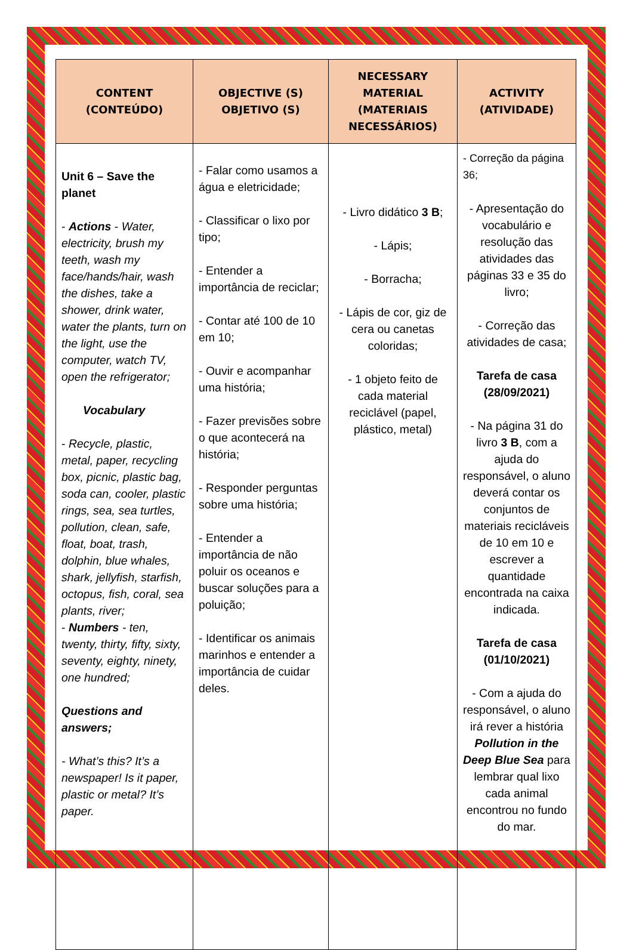| CONTENT (CONTEÚDO) | OBJECTIVE (S) OBJETIVO (S) | NECESSARY MATERIAL (MATERIAIS NECESSÁRIOS) | ACTIVITY (ATIVIDADE) |
| --- | --- | --- | --- |
| Unit 6 – Save the planet - Actions - Water, electricity, brush my teeth, wash my face/hands/hair, wash the dishes, take a shower, drink water, water the plants, turn on the light, use the computer, watch TV, open the refrigerator; Vocabulary - Recycle, plastic, metal, paper, recycling box, picnic, plastic bag, soda can, cooler, plastic rings, sea, sea turtles, pollution, clean, safe, float, boat, trash, dolphin, blue whales, shark, jellyfish, starfish, octopus, fish, coral, sea plants, river; - Numbers - ten, twenty, thirty, fifty, sixty, seventy, eighty, ninety, one hundred; Questions and answers; - What’s this? It’s a newspaper! Is it paper, plastic or metal? It’s paper. | - Falar como usamos a água e eletricidade; - Classificar o lixo por tipo; - Entender a importância de reciclar; - Contar até 100 de 10 em 10; - Ouvir e acompanhar uma história; - Fazer previsões sobre o que acontecerá na história; - Responder perguntas sobre uma história; - Entender a importância de não poluir os oceanos e buscar soluções para a poluição; - Identificar os animais marinhos e entender a importância de cuidar deles. | - Livro didático 3 B ; - Lápis; - Borracha; - Lápis de cor, giz de cera ou canetas coloridas; - 1 objeto feito de cada material reciclável (papel, plástico, metal) | - Correção da página 36; - Apresentação do vocabulário e resolução das atividades das páginas 33 e 35 do livro; - Correção das atividades de casa; Tarefa de casa (28/09/2021) - Na página 31 do livro 3 B , com a ajuda do responsável, o aluno deverá contar os conjuntos de materiais recicláveis de 10 em 10 e escrever a quantidade encontrada na caixa indicada. Tarefa de casa (01/10/2021) - Com a ajuda do responsável, o aluno irá rever a história Pollution in the Deep Blue Sea para lembrar qual lixo cada animal encontrou no fundo do mar. |